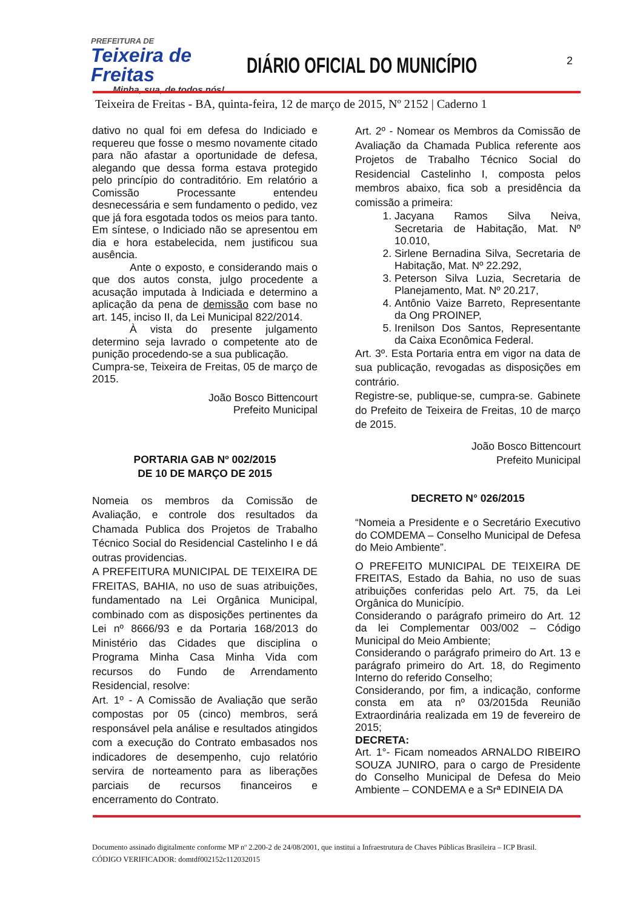PREFEITURA DE
Teixeira de Freitas
Minha, sua, de todos nós!
DIÁRIO OFICIAL DO MUNICÍPIO
2
Teixeira de Freitas - BA, quinta-feira, 12 de março de 2015, Nº 2152 | Caderno 1
dativo no qual foi em defesa do Indiciado e requereu que fosse o mesmo novamente citado para não afastar a oportunidade de defesa, alegando que dessa forma estava protegido pelo princípio do contraditório. Em relatório a Comissão Processante entendeu desnecessária e sem fundamento o pedido, vez que já fora esgotada todos os meios para tanto. Em síntese, o Indiciado não se apresentou em dia e hora estabelecida, nem justificou sua ausência.
Ante o exposto, e considerando mais o que dos autos consta, julgo procedente a acusação imputada à Indiciada e determino a aplicação da pena de demissão com base no art. 145, inciso II, da Lei Municipal 822/2014.
À vista do presente julgamento determino seja lavrado o competente ato de punição procedendo-se a sua publicação.
Cumpra-se, Teixeira de Freitas, 05 de março de 2015.
João Bosco Bittencourt
Prefeito Municipal
PORTARIA GAB Nº 002/2015
DE 10 DE MARÇO DE 2015
Nomeia os membros da Comissão de Avaliação, e controle dos resultados da Chamada Publica dos Projetos de Trabalho Técnico Social do Residencial Castelinho I e dá outras providencias.
A PREFEITURA MUNICIPAL DE TEIXEIRA DE FREITAS, BAHIA, no uso de suas atribuições, fundamentado na Lei Orgânica Municipal, combinado com as disposições pertinentes da Lei nº 8666/93 e da Portaria 168/2013 do Ministério das Cidades que disciplina o Programa Minha Casa Minha Vida com recursos do Fundo de Arrendamento Residencial, resolve:
Art. 1º - A Comissão de Avaliação que serão compostas por 05 (cinco) membros, será responsável pela análise e resultados atingidos com a execução do Contrato embasados nos indicadores de desempenho, cujo relatório servira de norteamento para as liberações parciais de recursos financeiros e encerramento do Contrato.
Art. 2º - Nomear os Membros da Comissão de Avaliação da Chamada Publica referente aos Projetos de Trabalho Técnico Social do Residencial Castelinho I, composta pelos membros abaixo, fica sob a presidência da comissão a primeira:
1. Jacyana Ramos Silva Neiva, Secretaria de Habitação, Mat. Nº 10.010,
2. Sirlene Bernadina Silva, Secretaria de Habitação, Mat. Nº 22.292,
3. Peterson Silva Luzia, Secretaria de Planejamento, Mat. Nº 20.217,
4. Antônio Vaize Barreto, Representante da Ong PROINEP,
5. Irenilson Dos Santos, Representante da Caixa Econômica Federal.
Art. 3º. Esta Portaria entra em vigor na data de sua publicação, revogadas as disposições em contrário.
Registre-se, publique-se, cumpra-se. Gabinete do Prefeito de Teixeira de Freitas, 10 de março de 2015.
João Bosco Bittencourt
Prefeito Municipal
DECRETO N° 026/2015
“Nomeia a Presidente e o Secretário Executivo do COMDEMA – Conselho Municipal de Defesa do Meio Ambiente”.
O PREFEITO MUNICIPAL DE TEIXEIRA DE FREITAS, Estado da Bahia, no uso de suas atribuições conferidas pelo Art. 75, da Lei Orgânica do Município.
Considerando o parágrafo primeiro do Art. 12 da lei Complementar 003/002 – Código Municipal do Meio Ambiente;
Considerando o parágrafo primeiro do Art. 13 e parágrafo primeiro do Art. 18, do Regimento Interno do referido Conselho;
Considerando, por fim, a indicação, conforme consta em ata nº 03/2015da Reunião Extraordinária realizada em 19 de fevereiro de 2015;
DECRETA:
Art. 1°- Ficam nomeados ARNALDO RIBEIRO SOUZA JUNIRO, para o cargo de Presidente do Conselho Municipal de Defesa do Meio Ambiente – CONDEMA e a Srª EDINEIA DA
Documento assinado digitalmente conforme MP nº 2.200-2 de 24/08/2001, que institui a Infraestrutura de Chaves Públicas Brasileira – ICP Brasil.
CÓDIGO VERIFICADOR: domtdf002152c112032015